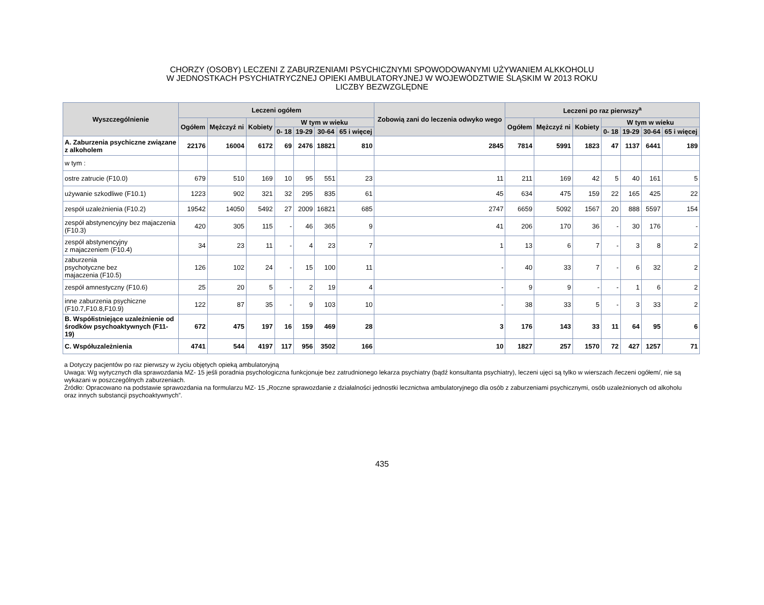CHORZY (OSOBY) LECZENI Z ZABURZENIAMI PSYCHICZNYMI SPOWODOWANYMI UŻYWANIEM ALKKOHOLU
W JEDNOSTKACH PSYCHIATRYCZNEJ OPIEKI AMBULATORYJNEJ W WOJEWÓDZTWIE ŚLĄSKIM W 2013 ROKU
LICZBY BEZWZGLĘDNE
| Wyszczególnienie | Leczeni ogółem | | | | | | | Zobowią zani do leczenia odwyko wego | Leczeni po raz pierwszy<sup>a</sup> | | | | | | |
| --- | --- | --- | --- | --- | --- | --- | --- | --- | --- | --- | --- | --- | --- | --- | --- |
| | Ogółem | Mężczyź ni | Kobiety | W tym w wieku | | | | | Ogółem | Mężczyź ni | Kobiety | W tym w wieku | | | |
| | | | | 0- 18 | 19-29 | 30-64 | 65 i więcej | | | | | 0- 18 | 19-29 | 30-64 | 65 i więcej |
| A. Zaburzenia psychiczne związane z alkoholem | 22176 | 16004 | 6172 | 69 | 2476 | 18821 | 810 | 2845 | 7814 | 5991 | 1823 | 47 | 1137 | 6441 | 189 |
| w tym : | | | | | | | | | | | | | | | |
| ostre zatrucie (F10.0) | 679 | 510 | 169 | 10 | 95 | 551 | 23 | 11 | 211 | 169 | 42 | 5 | 40 | 161 | 5 |
| używanie szkodliwe (F10.1) | 1223 | 902 | 321 | 32 | 295 | 835 | 61 | 45 | 634 | 475 | 159 | 22 | 165 | 425 | 22 |
| zespół uzależnienia (F10.2) | 19542 | 14050 | 5492 | 27 | 2009 | 16821 | 685 | 2747 | 6659 | 5092 | 1567 | 20 | 888 | 5597 | 154 |
| zespół abstynencyjny bez majaczenia (F10.3) | 420 | 305 | 115 | - | 46 | 365 | 9 | 41 | 206 | 170 | 36 | - | 30 | 176 | - |
| zespół abstynencyjny z majaczeniem (F10.4) | 34 | 23 | 11 | - | 4 | 23 | 7 | 1 | 13 | 6 | 7 | - | 3 | 8 | 2 |
| zaburzenia psychotyczne bez majaczenia (F10.5) | 126 | 102 | 24 | - | 15 | 100 | 11 | - | 40 | 33 | 7 | - | 6 | 32 | 2 |
| zespół amnestyczny (F10.6) | 25 | 20 | 5 | - | 2 | 19 | 4 | - | 9 | 9 | - | - | 1 | 6 | 2 |
| inne zaburzenia psychiczne (F10.7,F10.8,F10.9) | 122 | 87 | 35 | - | 9 | 103 | 10 | - | 38 | 33 | 5 | - | 3 | 33 | 2 |
| B. Współistniejące uzależnienie od środków psychoaktywnych (F11-19) | 672 | 475 | 197 | 16 | 159 | 469 | 28 | 3 | 176 | 143 | 33 | 11 | 64 | 95 | 6 |
| C. Współuzależnienia | 4741 | 544 | 4197 | 117 | 956 | 3502 | 166 | 10 | 1827 | 257 | 1570 | 72 | 427 | 1257 | 71 |
a Dotyczy pacjentów po raz pierwszy w życiu objętych opieką ambulatoryjną
Uwaga: Wg wytycznych dla sprawozdania MZ- 15 jeśli poradnia psychologiczna funkcjonuje bez zatrudnionego lekarza psychiatry (bądź konsultanta psychiatry), leczeni ujęci są tylko w wierszach /leczeni ogółem/, nie są wykazani w poszczególnych zaburzeniach.
Źródło: Opracowano na podstawie sprawozdania na formularzu MZ- 15 „Roczne sprawozdanie z działalności jednostki lecznictwa ambulatoryjnego dla osób z zaburzeniami psychicznymi, osób uzależnionych od alkoholu oraz innych substancji psychoaktywnych”.
435